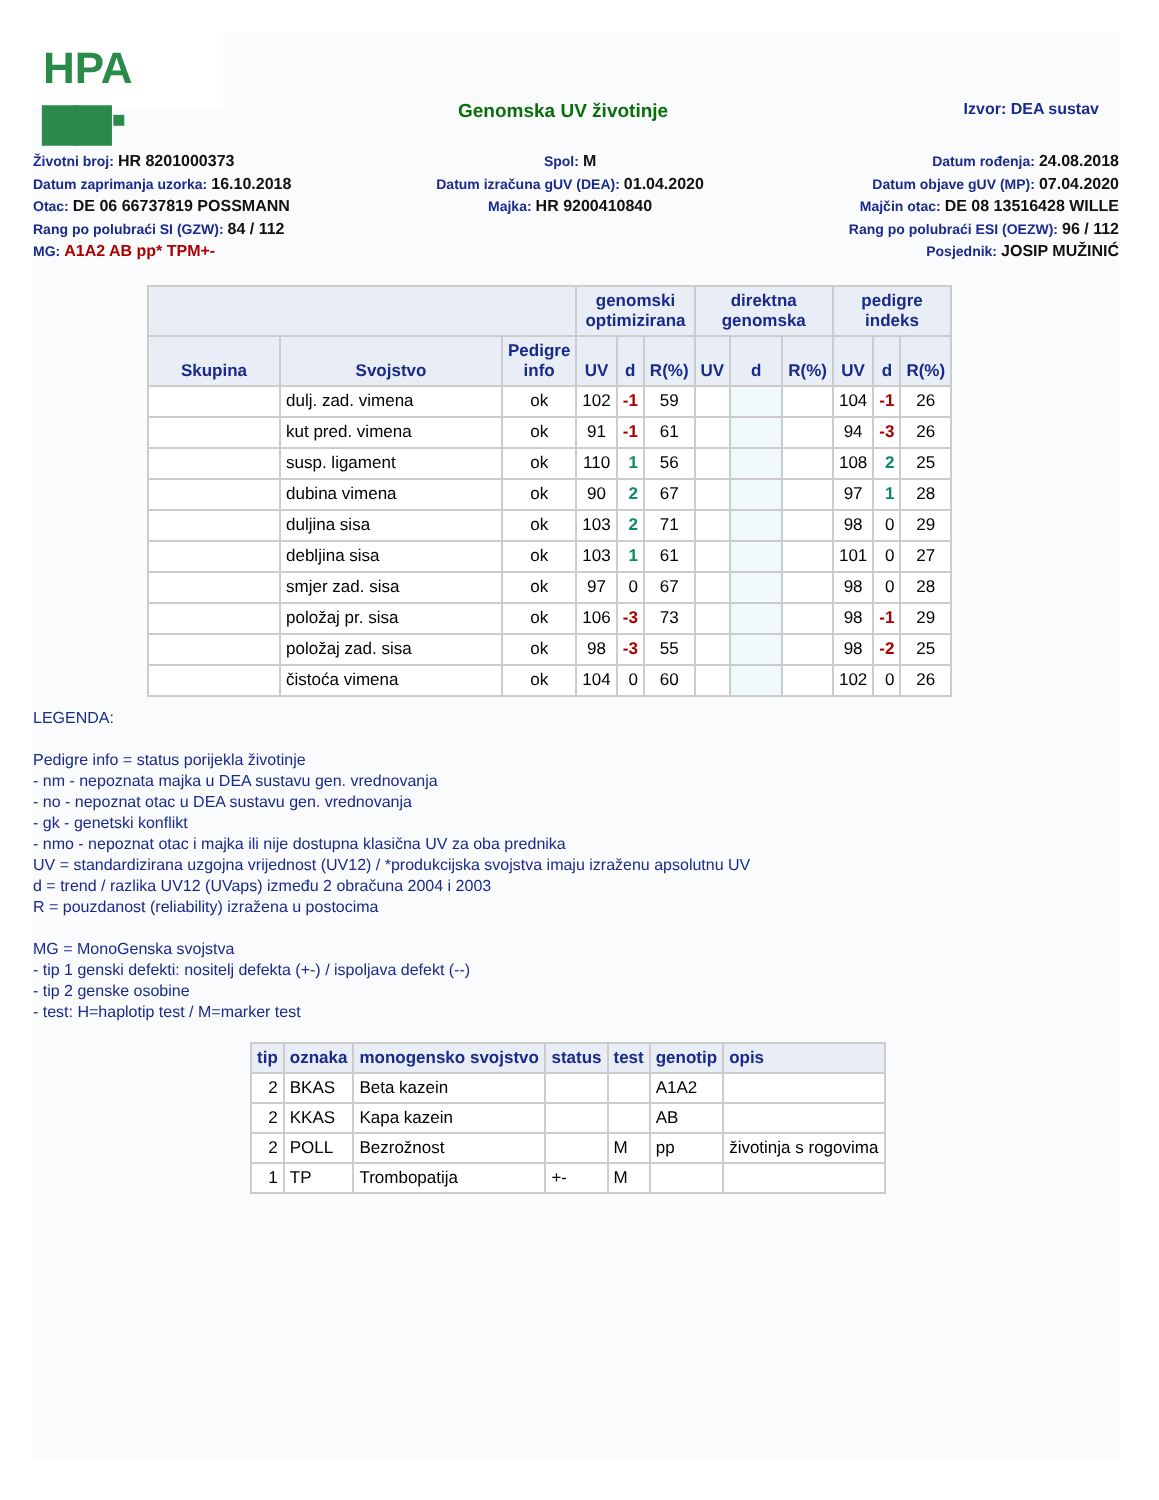HPA ▆▆▪
Genomska UV životinje
Izvor: DEA sustav
Životni broj: HR 8201000373
Datum zaprimanja uzorka: 16.10.2018
Otac: DE 06 66737819 POSSMANN
Rang po polubraći SI (GZW): 84 / 112
MG: A1A2 AB pp* TPM+-
Spol: M
Datum izračuna gUV (DEA): 01.04.2020
Majka: HR 9200410840
Datum rođenja: 24.08.2018
Datum objave gUV (MP): 07.04.2020
Majčin otac: DE 08 13516428 WILLE
Rang po polubraći ESI (OEZW): 96 / 112
Posjednik: JOSIP MUŽINIĆ
| | | | genomski optimizirana | | | direktna genomska | | | pedigre indeks | | |
| --- | --- | --- | --- | --- | --- | --- | --- | --- | --- | --- | --- |
| Skupina | Svojstvo | Pedigre info | UV | d | R(%) | UV | d | R(%) | UV | d | R(%) |
| | dulj. zad. vimena | ok | 102 | -1 | 59 | | | | 104 | -1 | 26 |
| | kut pred. vimena | ok | 91 | -1 | 61 | | | | 94 | -3 | 26 |
| | susp. ligament | ok | 110 | 1 | 56 | | | | 108 | 2 | 25 |
| | dubina vimena | ok | 90 | 2 | 67 | | | | 97 | 1 | 28 |
| | duljina sisa | ok | 103 | 2 | 71 | | | | 98 | 0 | 29 |
| | debljina sisa | ok | 103 | 1 | 61 | | | | 101 | 0 | 27 |
| | smjer zad. sisa | ok | 97 | 0 | 67 | | | | 98 | 0 | 28 |
| | položaj pr. sisa | ok | 106 | -3 | 73 | | | | 98 | -1 | 29 |
| | položaj zad. sisa | ok | 98 | -3 | 55 | | | | 98 | -2 | 25 |
| | čistoća vimena | ok | 104 | 0 | 60 | | | | 102 | 0 | 26 |
LEGENDA:
Pedigre info = status porijekla životinje
- nm - nepoznata majka u DEA sustavu gen. vrednovanja
- no - nepoznat otac u DEA sustavu gen. vrednovanja
- gk - genetski konflikt
- nmo - nepoznat otac i majka ili nije dostupna klasična UV za oba prednika
UV = standardizirana uzgojna vrijednost (UV12) / *produkcijska svojstva imaju izraženu apsolutnu UV
d = trend / razlika UV12 (UVaps) između 2 obračuna 2004 i 2003
R = pouzdanost (reliability) izražena u postocima
MG = MonoGenska svojstva
- tip 1 genski defekti: nositelj defekta (+-) / ispoljava defekt (--)
- tip 2 genske osobine
- test: H=haplotip test / M=marker test
| tip | oznaka | monogensko svojstvo | status | test | genotip | opis |
| --- | --- | --- | --- | --- | --- | --- |
| 2 | BKAS | Beta kazein | | | A1A2 | |
| 2 | KKAS | Kapa kazein | | | AB | |
| 2 | POLL | Bezrožnost | | M | pp | životinja s rogovima |
| 1 | TP | Trombopatija | +- | M | | |